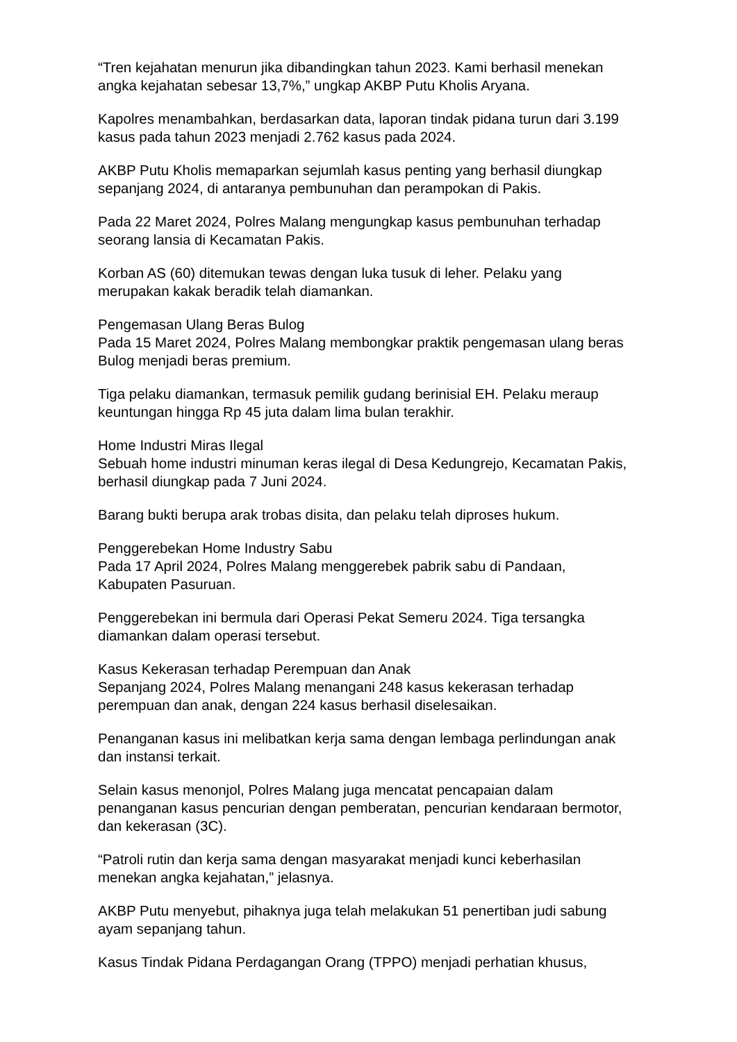“Tren kejahatan menurun jika dibandingkan tahun 2023. Kami berhasil menekan angka kejahatan sebesar 13,7%,” ungkap AKBP Putu Kholis Aryana.
Kapolres menambahkan, berdasarkan data, laporan tindak pidana turun dari 3.199 kasus pada tahun 2023 menjadi 2.762 kasus pada 2024.
AKBP Putu Kholis memaparkan sejumlah kasus penting yang berhasil diungkap sepanjang 2024, di antaranya pembunuhan dan perampokan di Pakis.
Pada 22 Maret 2024, Polres Malang mengungkap kasus pembunuhan terhadap seorang lansia di Kecamatan Pakis.
Korban AS (60) ditemukan tewas dengan luka tusuk di leher. Pelaku yang merupakan kakak beradik telah diamankan.
Pengemasan Ulang Beras Bulog
Pada 15 Maret 2024, Polres Malang membongkar praktik pengemasan ulang beras Bulog menjadi beras premium.
Tiga pelaku diamankan, termasuk pemilik gudang berinisial EH. Pelaku meraup keuntungan hingga Rp 45 juta dalam lima bulan terakhir.
Home Industri Miras Ilegal
Sebuah home industri minuman keras ilegal di Desa Kedungrejo, Kecamatan Pakis, berhasil diungkap pada 7 Juni 2024.
Barang bukti berupa arak trobas disita, dan pelaku telah diproses hukum.
Penggerebekan Home Industry Sabu
Pada 17 April 2024, Polres Malang menggerebek pabrik sabu di Pandaan, Kabupaten Pasuruan.
Penggerebekan ini bermula dari Operasi Pekat Semeru 2024. Tiga tersangka diamankan dalam operasi tersebut.
Kasus Kekerasan terhadap Perempuan dan Anak
Sepanjang 2024, Polres Malang menangani 248 kasus kekerasan terhadap perempuan dan anak, dengan 224 kasus berhasil diselesaikan.
Penanganan kasus ini melibatkan kerja sama dengan lembaga perlindungan anak dan instansi terkait.
Selain kasus menonjol, Polres Malang juga mencatat pencapaian dalam penanganan kasus pencurian dengan pemberatan, pencurian kendaraan bermotor, dan kekerasan (3C).
“Patroli rutin dan kerja sama dengan masyarakat menjadi kunci keberhasilan menekan angka kejahatan,” jelasnya.
AKBP Putu menyebut, pihaknya juga telah melakukan 51 penertiban judi sabung ayam sepanjang tahun.
Kasus Tindak Pidana Perdagangan Orang (TPPO) menjadi perhatian khusus,